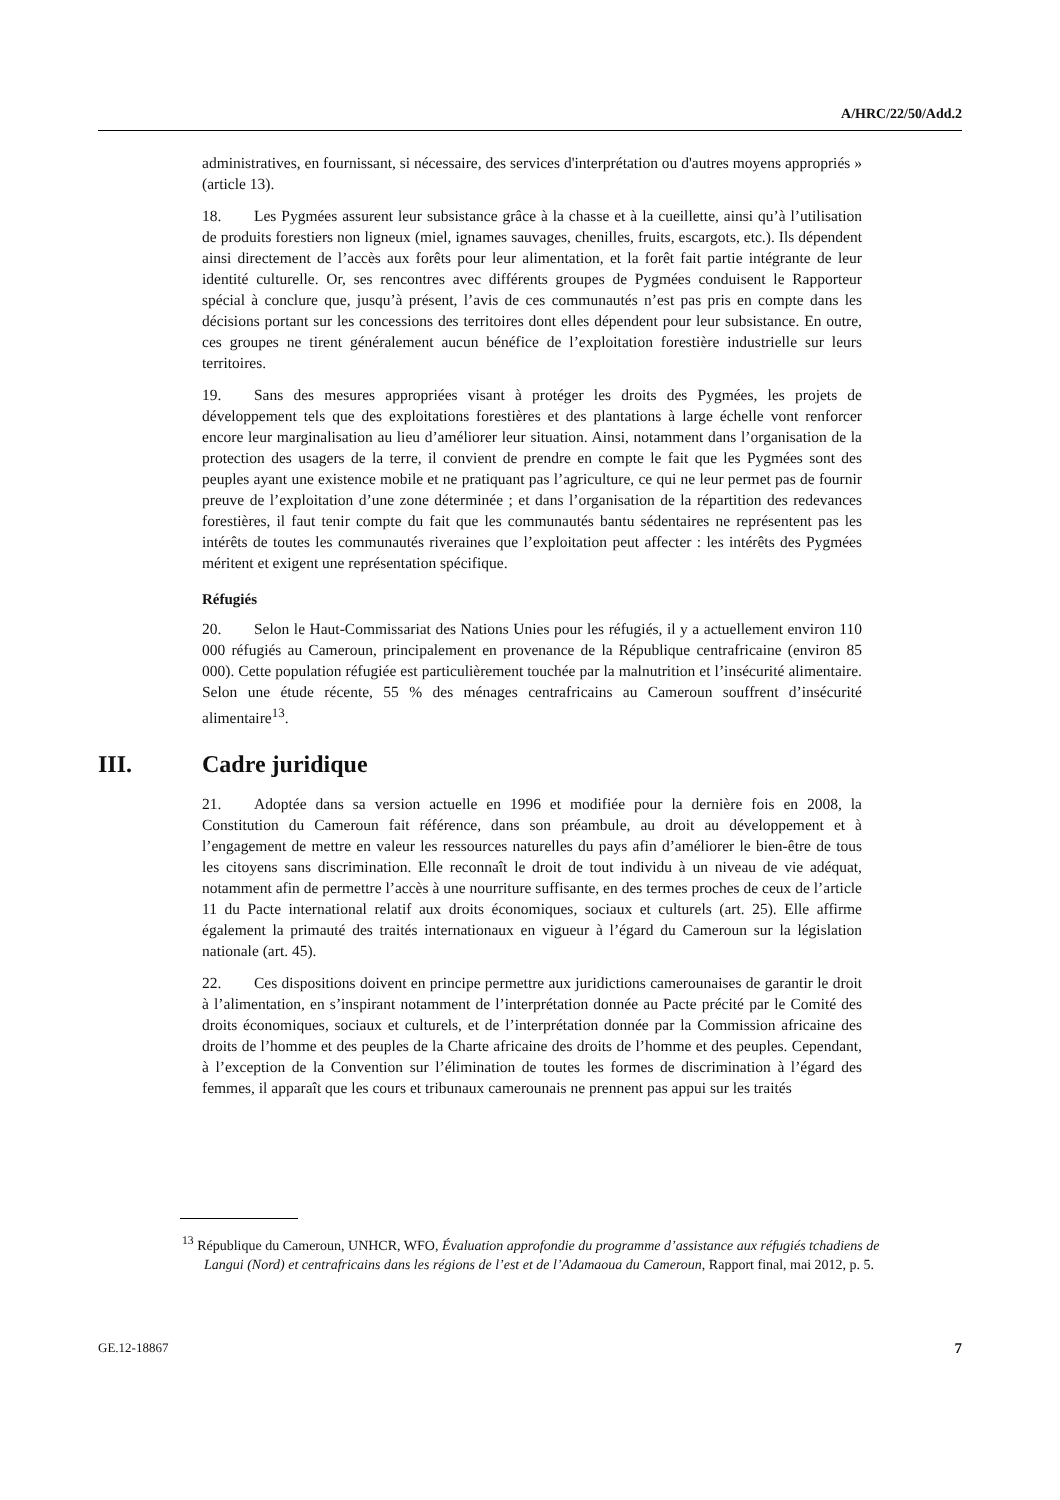A/HRC/22/50/Add.2
administratives, en fournissant, si nécessaire, des services d'interprétation ou d'autres moyens appropriés » (article 13).
18. Les Pygmées assurent leur subsistance grâce à la chasse et à la cueillette, ainsi qu’à l’utilisation de produits forestiers non ligneux (miel, ignames sauvages, chenilles, fruits, escargots, etc.). Ils dépendent ainsi directement de l’accès aux forêts pour leur alimentation, et la forêt fait partie intégrante de leur identité culturelle. Or, ses rencontres avec différents groupes de Pygmées conduisent le Rapporteur spécial à conclure que, jusqu’à présent, l’avis de ces communautés n’est pas pris en compte dans les décisions portant sur les concessions des territoires dont elles dépendent pour leur subsistance. En outre, ces groupes ne tirent généralement aucun bénéfice de l’exploitation forestière industrielle sur leurs territoires.
19. Sans des mesures appropriées visant à protéger les droits des Pygmées, les projets de développement tels que des exploitations forestières et des plantations à large échelle vont renforcer encore leur marginalisation au lieu d’améliorer leur situation. Ainsi, notamment dans l’organisation de la protection des usagers de la terre, il convient de prendre en compte le fait que les Pygmées sont des peuples ayant une existence mobile et ne pratiquant pas l’agriculture, ce qui ne leur permet pas de fournir preuve de l’exploitation d’une zone déterminée ; et dans l’organisation de la répartition des redevances forestières, il faut tenir compte du fait que les communautés bantu sédentaires ne représentent pas les intérêts de toutes les communautés riveraines que l’exploitation peut affecter : les intérêts des Pygmées méritent et exigent une représentation spécifique.
Réfugiés
20. Selon le Haut-Commissariat des Nations Unies pour les réfugiés, il y a actuellement environ 110 000 réfugiés au Cameroun, principalement en provenance de la République centrafricaine (environ 85 000). Cette population réfugiée est particulièrement touchée par la malnutrition et l’insécurité alimentaire. Selon une étude récente, 55 % des ménages centrafricains au Cameroun souffrent d’insécurité alimentaire<sup>13</sup>.
III. Cadre juridique
21. Adoptée dans sa version actuelle en 1996 et modifiée pour la dernière fois en 2008, la Constitution du Cameroun fait référence, dans son préambule, au droit au développement et à l’engagement de mettre en valeur les ressources naturelles du pays afin d’améliorer le bien-être de tous les citoyens sans discrimination. Elle reconnaît le droit de tout individu à un niveau de vie adéquat, notamment afin de permettre l’accès à une nourriture suffisante, en des termes proches de ceux de l’article 11 du Pacte international relatif aux droits économiques, sociaux et culturels (art. 25). Elle affirme également la primauté des traités internationaux en vigueur à l’égard du Cameroun sur la législation nationale (art. 45).
22. Ces dispositions doivent en principe permettre aux juridictions camerounaises de garantir le droit à l’alimentation, en s’inspirant notamment de l’interprétation donnée au Pacte précité par le Comité des droits économiques, sociaux et culturels, et de l’interprétation donnée par la Commission africaine des droits de l’homme et des peuples de la Charte africaine des droits de l’homme et des peuples. Cependant, à l’exception de la Convention sur l’élimination de toutes les formes de discrimination à l’égard des femmes, il apparaît que les cours et tribunaux camerounais ne prennent pas appui sur les traités
<sup>13</sup> République du Cameroun, UNHCR, WFO, Évaluation approfondie du programme d’assistance aux réfugiés tchadiens de Langui (Nord) et centrafricains dans les régions de l’est et de l’Adamaoua du Cameroun, Rapport final, mai 2012, p. 5.
GE.12-18867 7